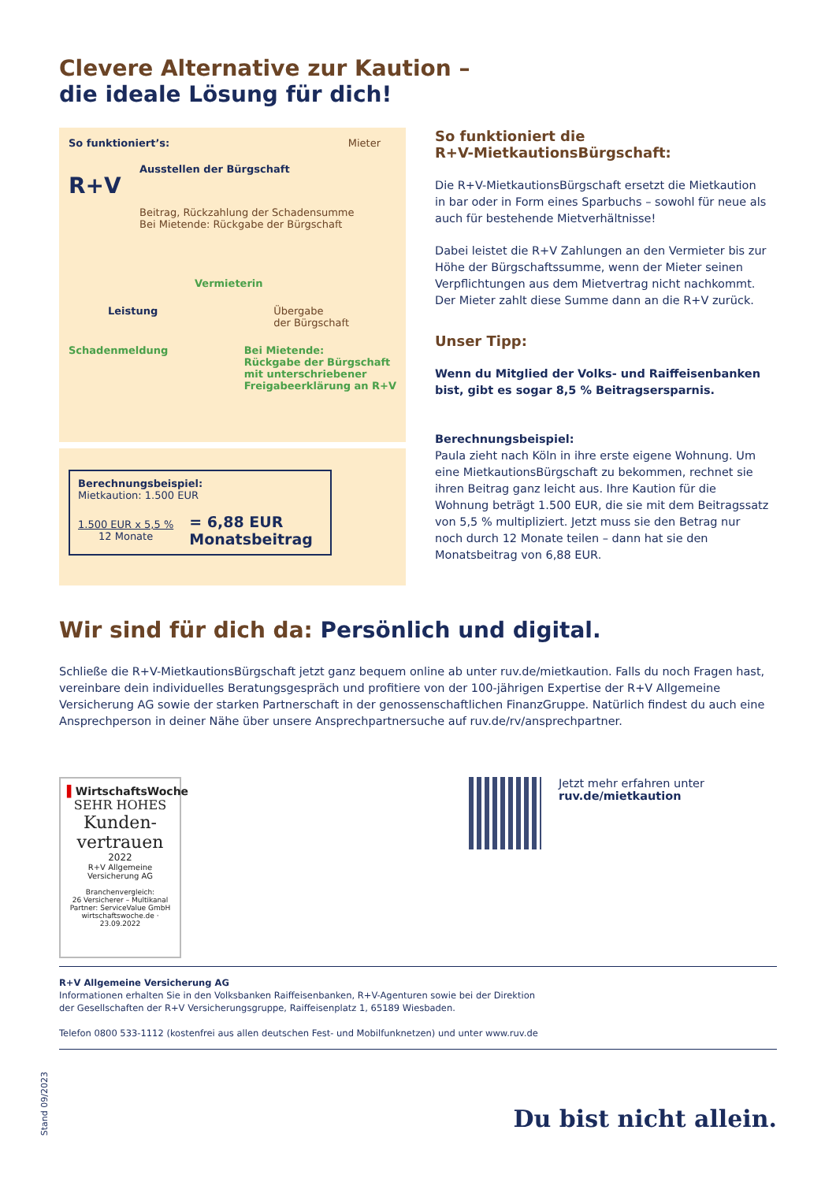Clevere Alternative zur Kaution –
die ideale Lösung für dich!
So funktioniert’s: Mieter
R+V
Ausstellen der Bürgschaft
Beitrag, Rückzahlung der Schadensumme
Bei Mietende: Rückgabe der Bürgschaft
Vermieterin
Leistung Übergabe
der Bürgschaft
Schadenmeldung Bei Mietende:
Rückgabe der Bürgschaft
mit unterschriebener
Freigabeerklärung an R+V
Berechnungsbeispiel:
Mietkaution: 1.500 EUR
1.500 EUR x 5,5 %
12 Monate
= 6,88 EUR
Monatsbeitrag
So funktioniert die
R+V-MietkautionsBürgschaft:
Die R+V-MietkautionsBürgschaft ersetzt die Mietkaution in bar oder in Form eines Sparbuchs – sowohl für neue als auch für bestehende Mietverhältnisse!
Dabei leistet die R+V Zahlungen an den Vermieter bis zur Höhe der Bürgschaftssumme, wenn der Mieter seinen Verpflichtungen aus dem Mietvertrag nicht nachkommt. Der Mieter zahlt diese Summe dann an die R+V zurück.
Unser Tipp:
Wenn du Mitglied der Volks- und Raiffeisenbanken bist, gibt es sogar 8,5 % Beitragsersparnis.
Berechnungsbeispiel:
Paula zieht nach Köln in ihre erste eigene Wohnung. Um eine MietkautionsBürgschaft zu bekommen, rechnet sie ihren Beitrag ganz leicht aus. Ihre Kaution für die Wohnung beträgt 1.500 EUR, die sie mit dem Beitragssatz von 5,5 % multipliziert. Jetzt muss sie den Betrag nur noch durch 12 Monate teilen – dann hat sie den Monatsbeitrag von 6,88 EUR.
Wir sind für dich da: Persönlich und digital.
Schließe die R+V-MietkautionsBürgschaft jetzt ganz bequem online ab unter ruv.de/mietkaution. Falls du noch Fragen hast, vereinbare dein individuelles Beratungsgespräch und profitiere von der 100-jährigen Expertise der R+V Allgemeine Versicherung AG sowie der starken Partnerschaft in der genossenschaftlichen FinanzGruppe. Natürlich findest du auch eine Ansprechperson in deiner Nähe über unsere Ansprechpartnersuche auf ruv.de/rv/ansprechpartner.
▌WirtschaftsWoche
SEHR HOHES
Kunden-
vertrauen
2022
R+V Allgemeine
Versicherung AG
Branchenvergleich:
26 Versicherer – Multikanal
Partner: ServiceValue GmbH
wirtschaftswoche.de · 23.09.2022
Jetzt mehr erfahren unter
ruv.de/mietkaution
R+V Allgemeine Versicherung AG
Informationen erhalten Sie in den Volksbanken Raiffeisenbanken, R+V-Agenturen sowie bei der Direktion
der Gesellschaften der R+V Versicherungsgruppe, Raiffeisenplatz 1, 65189 Wiesbaden.
Telefon 0800 533-1112 (kostenfrei aus allen deutschen Fest- und Mobilfunknetzen) und unter www.ruv.de
Du bist nicht allein.
Stand 09/2023